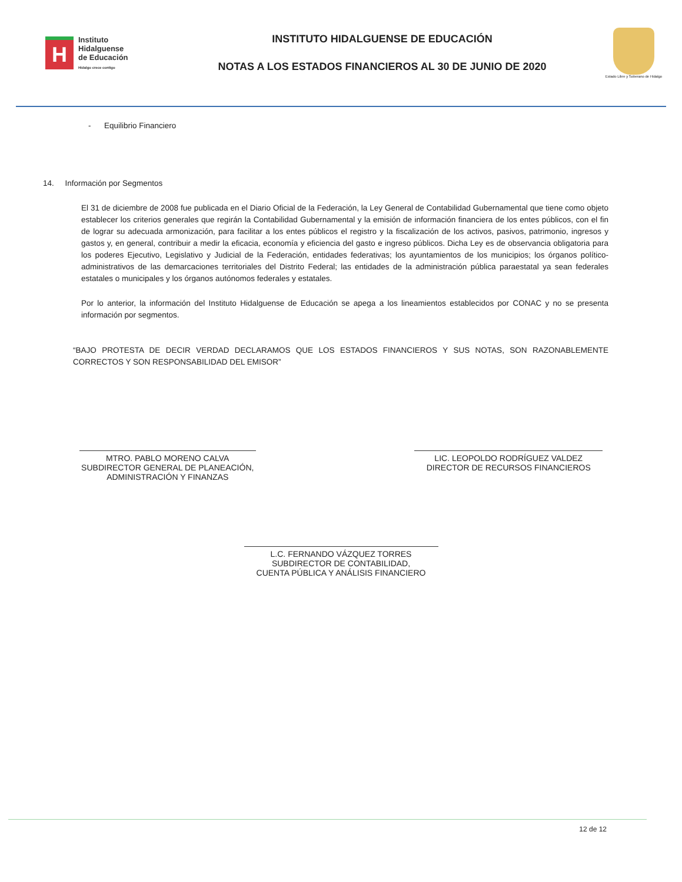H
Instituto
Hidalguense
de Educación
Hidalgo crece contigo
INSTITUTO HIDALGUENSE DE EDUCACIÓN
NOTAS A LOS ESTADOS FINANCIEROS AL 30 DE JUNIO DE 2020
Estado Libre y Soberano de Hidalgo
- Equilibrio Financiero
14. Información por Segmentos
El 31 de diciembre de 2008 fue publicada en el Diario Oficial de la Federación, la Ley General de Contabilidad Gubernamental que tiene como objeto establecer los criterios generales que regirán la Contabilidad Gubernamental y la emisión de información financiera de los entes públicos, con el fin de lograr su adecuada armonización, para facilitar a los entes públicos el registro y la fiscalización de los activos, pasivos, patrimonio, ingresos y gastos y, en general, contribuir a medir la eficacia, economía y eficiencia del gasto e ingreso públicos. Dicha Ley es de observancia obligatoria para los poderes Ejecutivo, Legislativo y Judicial de la Federación, entidades federativas; los ayuntamientos de los municipios; los órganos político-administrativos de las demarcaciones territoriales del Distrito Federal; las entidades de la administración pública paraestatal ya sean federales estatales o municipales y los órganos autónomos federales y estatales.
Por lo anterior, la información del Instituto Hidalguense de Educación se apega a los lineamientos establecidos por CONAC y no se presenta información por segmentos.
“BAJO PROTESTA DE DECIR VERDAD DECLARAMOS QUE LOS ESTADOS FINANCIEROS Y SUS NOTAS, SON RAZONABLEMENTE CORRECTOS Y SON RESPONSABILIDAD DEL EMISOR”
MTRO. PABLO MORENO CALVA
SUBDIRECTOR GENERAL DE PLANEACIÓN,
ADMINISTRACIÓN Y FINANZAS
LIC. LEOPOLDO RODRÍGUEZ VALDEZ
DIRECTOR DE RECURSOS FINANCIEROS
L.C. FERNANDO VÁZQUEZ TORRES
SUBDIRECTOR DE CONTABILIDAD,
CUENTA PÚBLICA Y ANÁLISIS FINANCIERO
12 de 12